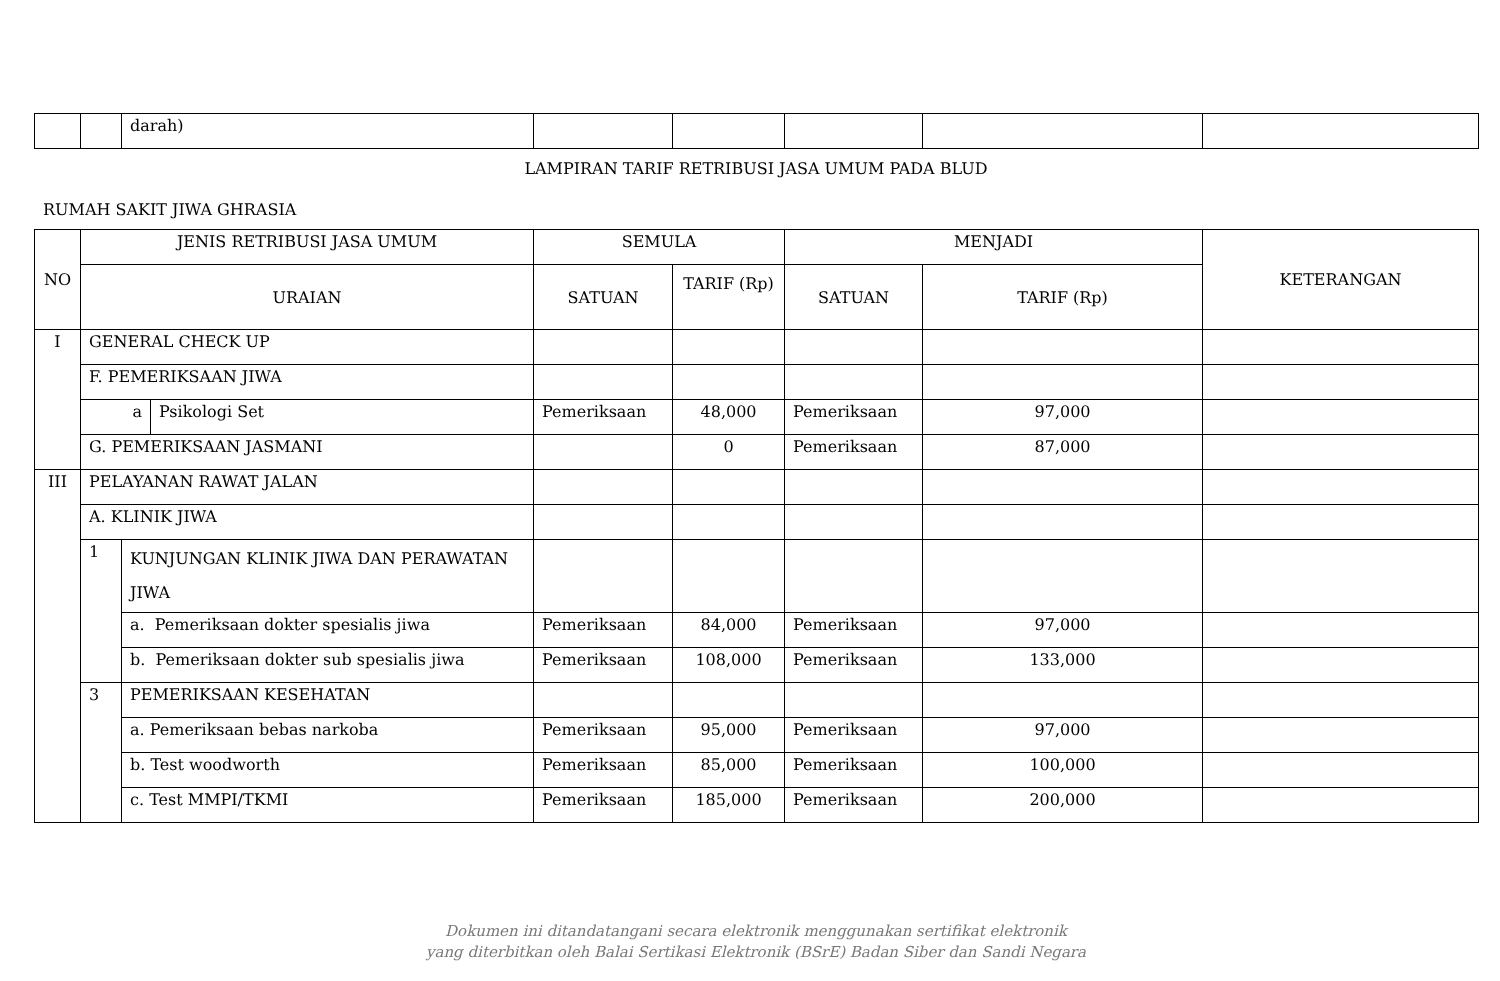| | | darah) | | | | | |
LAMPIRAN TARIF RETRIBUSI JASA UMUM PADA BLUD
RUMAH SAKIT JIWA GHRASIA
| NO | JENIS RETRIBUSI JASA UMUM | | | SEMULA | | MENJADI | | KETERANGAN |
| --- | --- | --- | --- | --- | --- | --- | --- | --- |
| | URAIAN | | | SATUAN | TARIF (Rp) | SATUAN | TARIF (Rp) | |
| I | GENERAL CHECK UP | | | | | | | |
| | F. PEMERIKSAAN JIWA | | | | | | | |
| | a | | Psikologi Set | Pemeriksaan | 48,000 | Pemeriksaan | 97,000 | |
| | G. PEMERIKSAAN JASMANI | | | | 0 | Pemeriksaan | 87,000 | |
| III | PELAYANAN RAWAT JALAN | | | | | | | |
| | A. KLINIK JIWA | | | | | | | |
| | 1 | KUNJUNGAN KLINIK JIWA DAN PERAWATAN JIWA | | | | | | |
| | | a. Pemeriksaan dokter spesialis jiwa | | Pemeriksaan | 84,000 | Pemeriksaan | 97,000 | |
| | | b. Pemeriksaan dokter sub spesialis jiwa | | Pemeriksaan | 108,000 | Pemeriksaan | 133,000 | |
| | 3 | PEMERIKSAAN KESEHATAN | | | | | | |
| | | a. Pemeriksaan bebas narkoba | | Pemeriksaan | 95,000 | Pemeriksaan | 97,000 | |
| | | b. Test woodworth | | Pemeriksaan | 85,000 | Pemeriksaan | 100,000 | |
| | | c. Test MMPI/TKMI | | Pemeriksaan | 185,000 | Pemeriksaan | 200,000 | |
Dokumen ini ditandatangani secara elektronik menggunakan sertifikat elektronik
yang diterbitkan oleh Balai Sertikasi Elektronik (BSrE) Badan Siber dan Sandi Negara